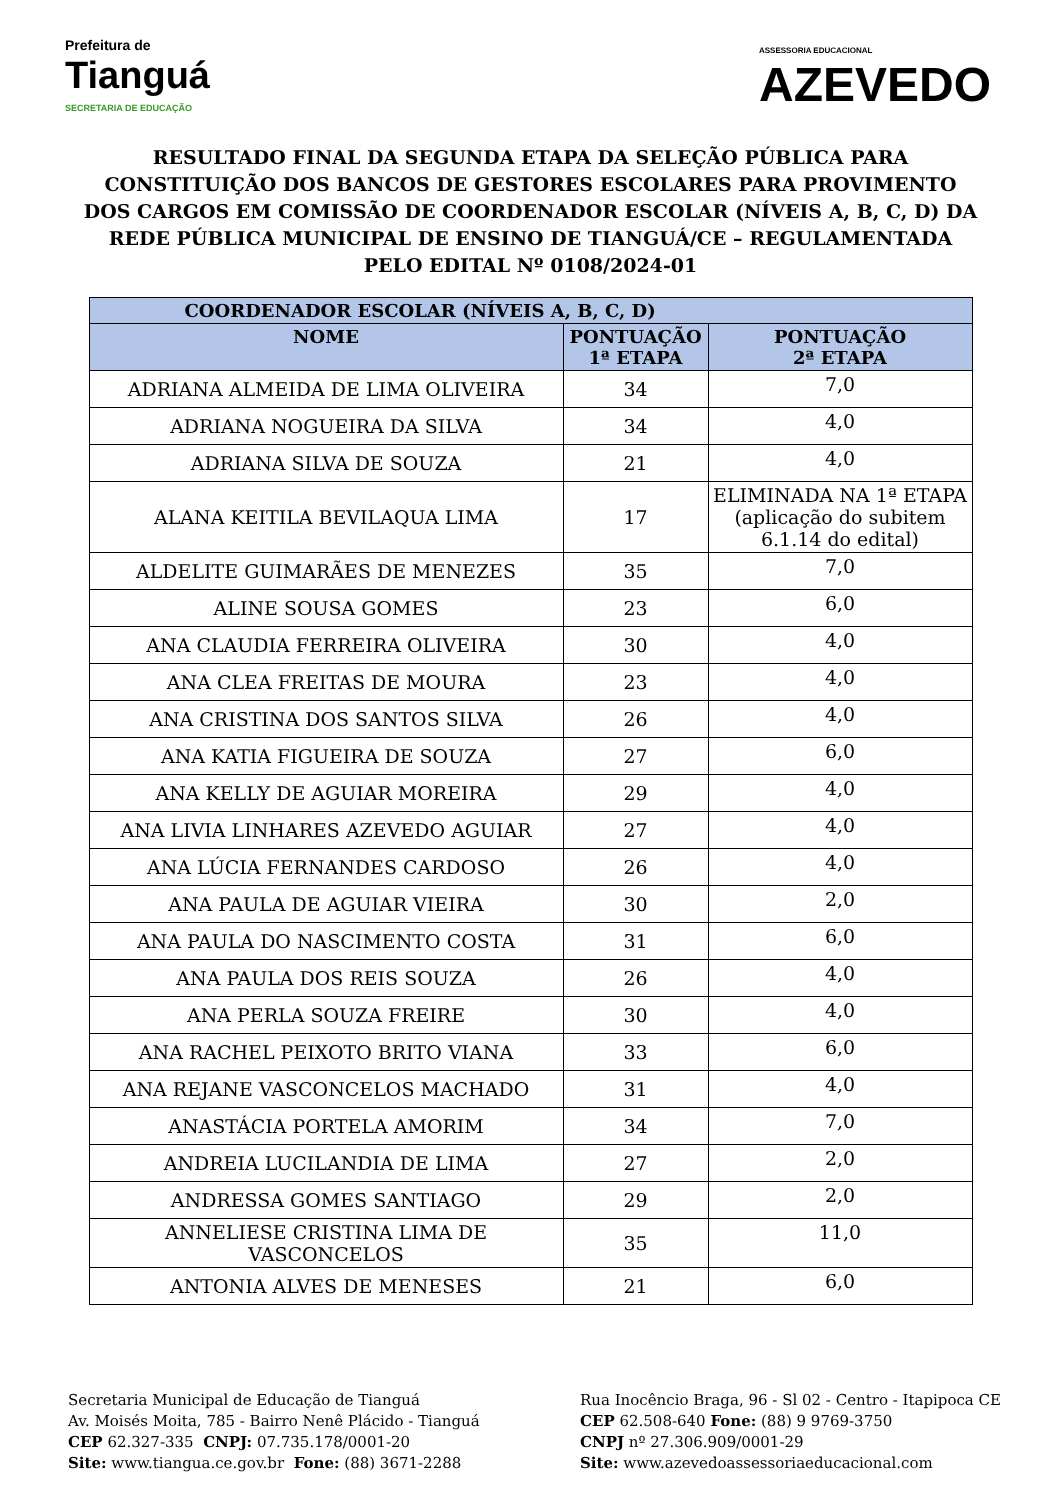Prefeitura de
Tianguá
SECRETARIA DE EDUCAÇÃO
ASSESSORIA EDUCACIONAL
AZEVEDO
RESULTADO FINAL DA SEGUNDA ETAPA DA SELEÇÃO PÚBLICA PARA CONSTITUIÇÃO DOS BANCOS DE GESTORES ESCOLARES PARA PROVIMENTO DOS CARGOS EM COMISSÃO DE COORDENADOR ESCOLAR (NÍVEIS A, B, C, D) DA REDE PÚBLICA MUNICIPAL DE ENSINO DE TIANGUÁ/CE – REGULAMENTADA PELO EDITAL Nº 0108/2024-01
| COORDENADOR ESCOLAR (NÍVEIS A, B, C, D) | | |
| --- | --- | --- |
| NOME | PONTUAÇÃO 1ª ETAPA | PONTUAÇÃO 2ª ETAPA |
| ADRIANA ALMEIDA DE LIMA OLIVEIRA | 34 | 7,0 |
| ADRIANA NOGUEIRA DA SILVA | 34 | 4,0 |
| ADRIANA SILVA DE SOUZA | 21 | 4,0 |
| ALANA KEITILA BEVILAQUA LIMA | 17 | ELIMINADA NA 1ª ETAPA (aplicação do subitem 6.1.14 do edital) |
| ALDELITE GUIMARÃES DE MENEZES | 35 | 7,0 |
| ALINE SOUSA GOMES | 23 | 6,0 |
| ANA CLAUDIA FERREIRA OLIVEIRA | 30 | 4,0 |
| ANA CLEA FREITAS DE MOURA | 23 | 4,0 |
| ANA CRISTINA DOS SANTOS SILVA | 26 | 4,0 |
| ANA KATIA FIGUEIRA DE SOUZA | 27 | 6,0 |
| ANA KELLY DE AGUIAR MOREIRA | 29 | 4,0 |
| ANA LIVIA LINHARES AZEVEDO AGUIAR | 27 | 4,0 |
| ANA LÚCIA FERNANDES CARDOSO | 26 | 4,0 |
| ANA PAULA DE AGUIAR VIEIRA | 30 | 2,0 |
| ANA PAULA DO NASCIMENTO COSTA | 31 | 6,0 |
| ANA PAULA DOS REIS SOUZA | 26 | 4,0 |
| ANA PERLA SOUZA FREIRE | 30 | 4,0 |
| ANA RACHEL PEIXOTO BRITO VIANA | 33 | 6,0 |
| ANA REJANE VASCONCELOS MACHADO | 31 | 4,0 |
| ANASTÁCIA PORTELA AMORIM | 34 | 7,0 |
| ANDREIA LUCILANDIA DE LIMA | 27 | 2,0 |
| ANDRESSA GOMES SANTIAGO | 29 | 2,0 |
| ANNELIESE CRISTINA LIMA DE VASCONCELOS | 35 | 11,0 |
| ANTONIA ALVES DE MENESES | 21 | 6,0 |
Secretaria Municipal de Educação de Tianguá
Av. Moisés Moita, 785 - Bairro Nenê Plácido - Tianguá
CEP 62.327-335 CNPJ: 07.735.178/0001-20
Site: www.tiangua.ce.gov.br Fone: (88) 3671-2288
Rua Inocêncio Braga, 96 - Sl 02 - Centro - Itapipoca CE
CEP 62.508-640 Fone: (88) 9 9769-3750
CNPJ nº 27.306.909/0001-29
Site: www.azevedoassessoriaeducacional.com